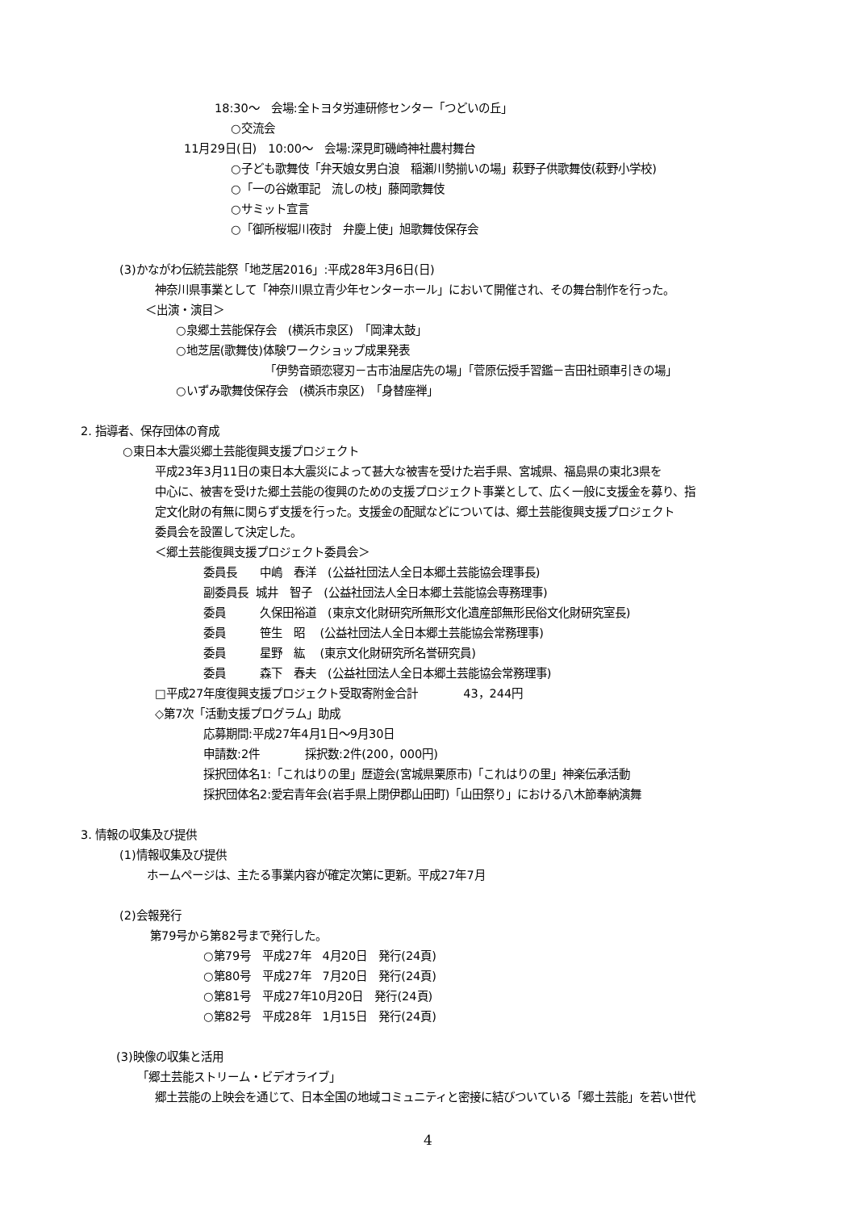18:30～　会場:全トヨタ労連研修センター「つどいの丘」
○交流会
11月29日(日)　10:00～　会場:深見町磯崎神社農村舞台
○子ども歌舞伎「弁天娘女男白浪　稲瀬川勢揃いの場」萩野子供歌舞伎(萩野小学校)
○「一の谷嫩軍記　流しの枝」藤岡歌舞伎
○サミット宣言
○「御所桜堀川夜討　弁慶上使」旭歌舞伎保存会
(3)かながわ伝統芸能祭「地芝居2016」:平成28年3月6日(日)
神奈川県事業として「神奈川県立青少年センターホール」において開催され、その舞台制作を行った。
＜出演・演目＞
○泉郷土芸能保存会　(横浜市泉区)　「岡津太鼓」
○地芝居(歌舞伎)体験ワークショップ成果発表
「伊勢音頭恋寝刃－古市油屋店先の場」「菅原伝授手習鑑－吉田社頭車引きの場」
○いずみ歌舞伎保存会　(横浜市泉区)　「身替座禅」
2. 指導者、保存団体の育成
○東日本大震災郷土芸能復興支援プロジェクト
平成23年3月11日の東日本大震災によって甚大な被害を受けた岩手県、宮城県、福島県の東北3県を
中心に、被害を受けた郷土芸能の復興のための支援プロジェクト事業として、広く一般に支援金を募り、指
定文化財の有無に関らず支援を行った。支援金の配賦などについては、郷土芸能復興支援プロジェクト
委員会を設置して決定した。
＜郷土芸能復興支援プロジェクト委員会＞
委員長　　中嶋　春洋　(公益社団法人全日本郷土芸能協会理事長)
副委員長 城井　智子　(公益社団法人全日本郷土芸能協会専務理事)
委員　　　久保田裕道　(東京文化財研究所無形文化遺産部無形民俗文化財研究室長)
委員　　　笹生　昭　 (公益社団法人全日本郷土芸能協会常務理事)
委員　　　星野　紘　 (東京文化財研究所名誉研究員)
委員　　　森下　春夫　(公益社団法人全日本郷土芸能協会常務理事)
□平成27年度復興支援プロジェクト受取寄附金合計　　　　43，244円
◇第7次「活動支援プログラム」助成
応募期間:平成27年4月1日～9月30日
申請数:2件　　　　採択数:2件(200，000円)
採択団体名1:「これはりの里」歴遊会(宮城県栗原市)「これはりの里」神楽伝承活動
採択団体名2:愛宕青年会(岩手県上閉伊郡山田町)「山田祭り」における八木節奉納演舞
3. 情報の収集及び提供
(1)情報収集及び提供
ホームページは、主たる事業内容が確定次第に更新。平成27年7月
(2)会報発行
第79号から第82号まで発行した。
○第79号　平成27年　4月20日　発行(24頁)
○第80号　平成27年　7月20日　発行(24頁)
○第81号　平成27年10月20日　発行(24頁)
○第82号　平成28年　1月15日　発行(24頁)
(3)映像の収集と活用
「郷土芸能ストリーム・ビデオライブ」
郷土芸能の上映会を通じて、日本全国の地域コミュニティと密接に結びついている「郷土芸能」を若い世代
4